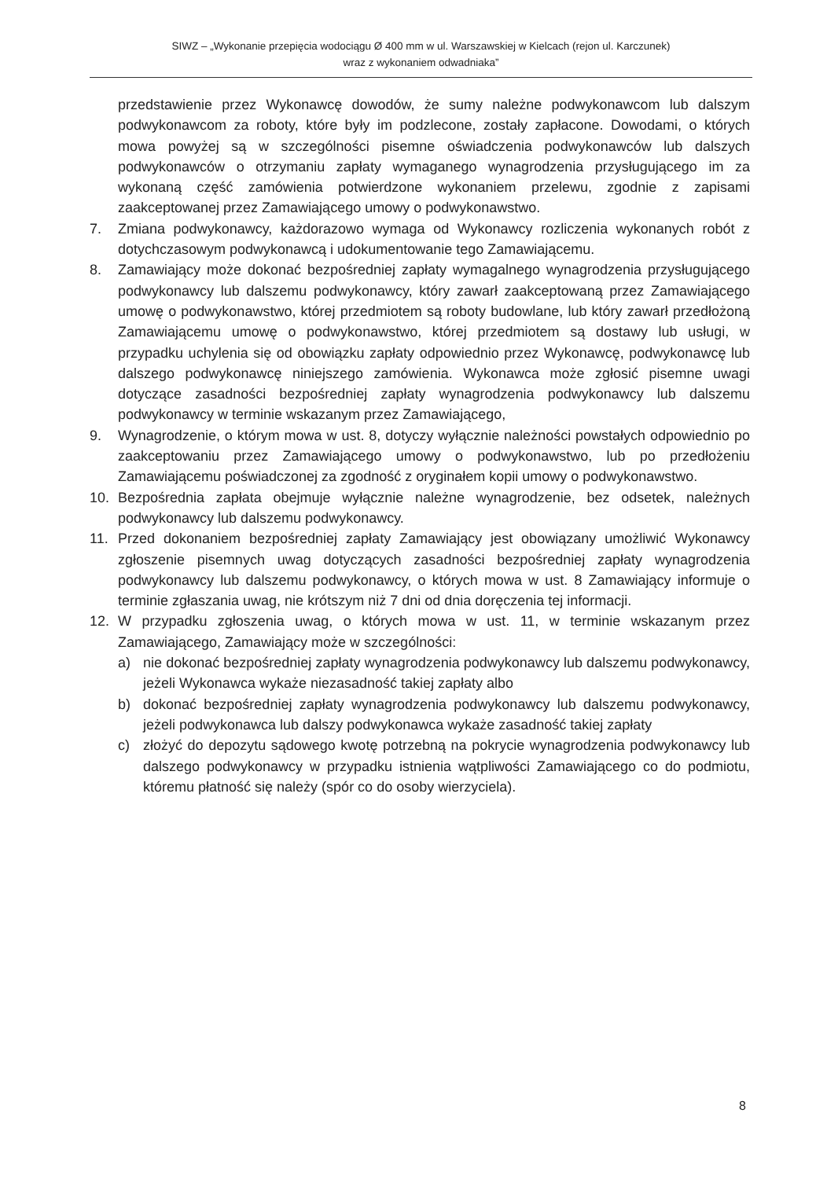SIWZ – „Wykonanie przepięcia wodociągu Ø 400 mm w ul. Warszawskiej w Kielcach (rejon ul. Karczunek)
wraz z wykonaniem odwadniaka”
przedstawienie przez Wykonawcę dowodów, że sumy należne podwykonawcom lub dalszym podwykonawcom za roboty, które były im podzlecone, zostały zapłacone. Dowodami, o których mowa powyżej są w szczególności pisemne oświadczenia podwykonawców lub dalszych podwykonawców o otrzymaniu zapłaty wymaganego wynagrodzenia przysługującego im za wykonaną część zamówienia potwierdzone wykonaniem przelewu, zgodnie z zapisami zaakceptowanej przez Zamawiającego umowy o podwykonawstwo.
7. Zmiana podwykonawcy, każdorazowo wymaga od Wykonawcy rozliczenia wykonanych robót z dotychczasowym podwykonawcą i udokumentowanie tego Zamawiającemu.
8. Zamawiający może dokonać bezpośredniej zapłaty wymagalnego wynagrodzenia przysługującego podwykonawcy lub dalszemu podwykonawcy, który zawarł zaakceptowaną przez Zamawiającego umowę o podwykonawstwo, której przedmiotem są roboty budowlane, lub który zawarł przedłożoną Zamawiającemu umowę o podwykonawstwo, której przedmiotem są dostawy lub usługi, w przypadku uchylenia się od obowiązku zapłaty odpowiednio przez Wykonawcę, podwykonawcę lub dalszego podwykonawcę niniejszego zamówienia. Wykonawca może zgłosić pisemne uwagi dotyczące zasadności bezpośredniej zapłaty wynagrodzenia podwykonawcy lub dalszemu podwykonawcy w terminie wskazanym przez Zamawiającego,
9. Wynagrodzenie, o którym mowa w ust. 8, dotyczy wyłącznie należności powstałych odpowiednio po zaakceptowaniu przez Zamawiającego umowy o podwykonawstwo, lub po przedłożeniu Zamawiającemu poświadczonej za zgodność z oryginałem kopii umowy o podwykonawstwo.
10. Bezpośrednia zapłata obejmuje wyłącznie należne wynagrodzenie, bez odsetek, należnych podwykonawcy lub dalszemu podwykonawcy.
11. Przed dokonaniem bezpośredniej zapłaty Zamawiający jest obowiązany umożliwić Wykonawcy zgłoszenie pisemnych uwag dotyczących zasadności bezpośredniej zapłaty wynagrodzenia podwykonawcy lub dalszemu podwykonawcy, o których mowa w ust. 8 Zamawiający informuje o terminie zgłaszania uwag, nie krótszym niż 7 dni od dnia doręczenia tej informacji.
12. W przypadku zgłoszenia uwag, o których mowa w ust. 11, w terminie wskazanym przez Zamawiającego, Zamawiający może w szczególności:
a) nie dokonać bezpośredniej zapłaty wynagrodzenia podwykonawcy lub dalszemu podwykonawcy, jeżeli Wykonawca wykaże niezasadność takiej zapłaty albo
b) dokonać bezpośredniej zapłaty wynagrodzenia podwykonawcy lub dalszemu podwykonawcy, jeżeli podwykonawca lub dalszy podwykonawca wykaże zasadność takiej zapłaty
c) złożyć do depozytu sądowego kwotę potrzebną na pokrycie wynagrodzenia podwykonawcy lub dalszego podwykonawcy w przypadku istnienia wątpliwości Zamawiającego co do podmiotu, któremu płatność się należy (spór co do osoby wierzyciela).
8